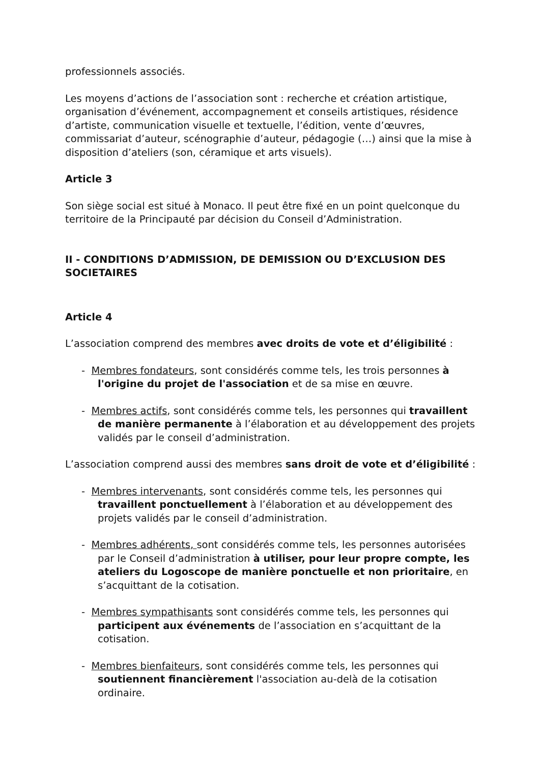professionnels associés.
Les moyens d’actions de l’association sont : recherche et création artistique, organisation d’événement, accompagnement et conseils artistiques, résidence d’artiste, communication visuelle et textuelle, l’édition, vente d’œuvres, commissariat d’auteur, scénographie d’auteur, pédagogie (…) ainsi que la mise à disposition d’ateliers (son, céramique et arts visuels).
Article 3
Son siège social est situé à Monaco. Il peut être fixé en un point quelconque du territoire de la Principauté par décision du Conseil d’Administration.
II - CONDITIONS D’ADMISSION, DE DEMISSION OU D’EXCLUSION DES SOCIETAIRES
Article 4
L’association comprend des membres avec droits de vote et d’éligibilité :
- Membres fondateurs, sont considérés comme tels, les trois personnes à l'origine du projet de l'association et de sa mise en œuvre.
- Membres actifs, sont considérés comme tels, les personnes qui travaillent de manière permanente à l’élaboration et au développement des projets validés par le conseil d’administration.
L’association comprend aussi des membres sans droit de vote et d’éligibilité :
- Membres intervenants, sont considérés comme tels, les personnes qui travaillent ponctuellement à l’élaboration et au développement des projets validés par le conseil d’administration.
- Membres adhérents, sont considérés comme tels, les personnes autorisées par le Conseil d’administration à utiliser, pour leur propre compte, les ateliers du Logoscope de manière ponctuelle et non prioritaire, en s’acquittant de la cotisation.
- Membres sympathisants sont considérés comme tels, les personnes qui participent aux événements de l’association en s’acquittant de la cotisation.
- Membres bienfaiteurs, sont considérés comme tels, les personnes qui soutiennent financièrement l'association au-delà de la cotisation ordinaire.